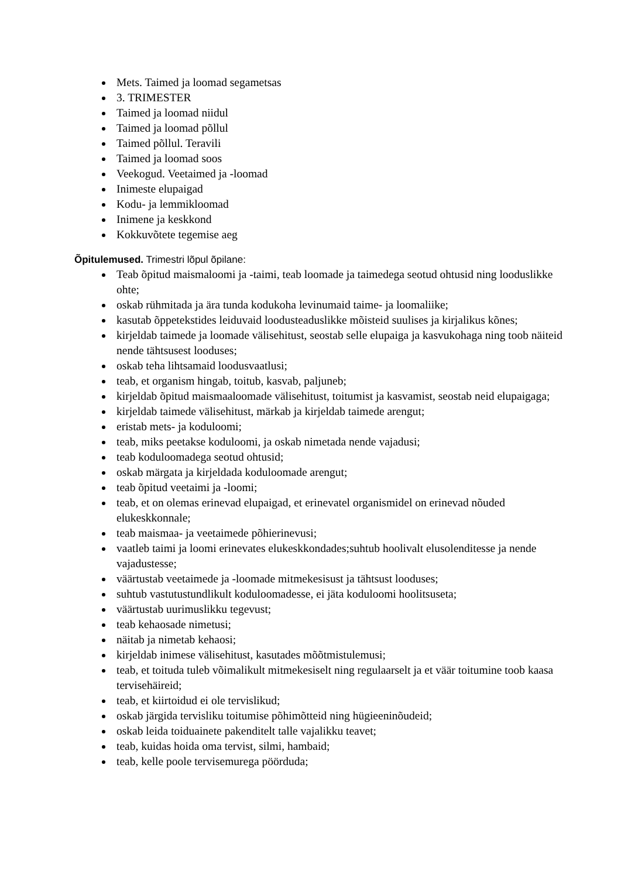Mets. Taimed ja loomad segametsas
3. TRIMESTER
Taimed ja loomad niidul
Taimed ja loomad põllul
Taimed põllul. Teravili
Taimed ja loomad soos
Veekogud. Veetaimed ja -loomad
Inimeste elupaigad
Kodu- ja lemmikloomad
Inimene ja keskkond
Kokkuvõtete tegemise aeg
Õpitulemused. Trimestri lõpul õpilane:
Teab õpitud maismaloomi ja -taimi, teab loomade ja taimedega seotud ohtusid ning looduslikke ohte;
oskab rühmitada ja ära tunda kodukoha levinumaid taime- ja loomaliike;
kasutab õppetekstides leiduvaid loodusteaduslikke mõisteid suulises ja kirjalikus kõnes;
kirjeldab taimede ja loomade välisehitust, seostab selle elupaiga ja kasvukohaga ning toob näiteid nende tähtsusest looduses;
oskab teha lihtsamaid loodusvaatlusi;
teab, et organism hingab, toitub, kasvab, paljuneb;
kirjeldab õpitud maismaaloomade välisehitust, toitumist ja kasvamist, seostab neid elupaigaga;
kirjeldab taimede välisehitust, märkab ja kirjeldab taimede arengut;
eristab mets- ja koduloomi;
teab, miks peetakse koduloomi, ja oskab nimetada nende vajadusi;
teab koduloomadega seotud ohtusid;
oskab märgata ja kirjeldada koduloomade arengut;
teab õpitud veetaimi ja -loomi;
teab, et on olemas erinevad elupaigad, et erinevatel organismidel on erinevad nõuded elukeskkonnale;
teab maismaa- ja veetaimede põhierinevusi;
vaatleb taimi ja loomi erinevates elukeskkondades;suhtub hoolivalt elusolenditesse ja nende vajadustesse;
väärtustab veetaimede ja -loomade mitmekesisust ja tähtsust looduses;
suhtub vastutustundlikult koduloomadesse, ei jäta koduloomi hoolitsuseta;
väärtustab uurimuslikku tegevust;
teab kehaosade nimetusi;
näitab ja nimetab kehaosi;
kirjeldab inimese välisehitust, kasutades mõõtmistulemusi;
teab, et toituda tuleb võimalikult mitmekesiselt ning regulaarselt ja et väär toitumine toob kaasa tervisehäireid;
teab, et kiirtoidud ei ole tervislikud;
oskab järgida tervisliku toitumise põhimõtteid ning hügieeninõudeid;
oskab leida toiduainete pakenditelt talle vajalikku teavet;
teab, kuidas hoida oma tervist, silmi, hambaid;
teab, kelle poole tervisemurega pöörduda;